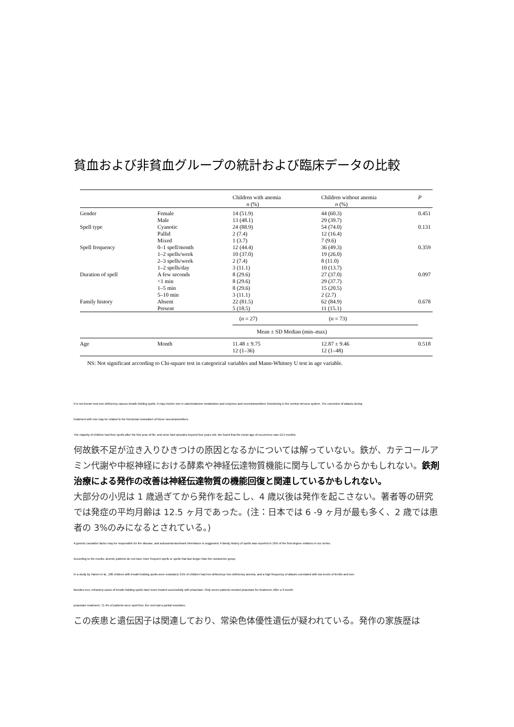貧血および非貧血グループの統計および臨床データの比較
| | | Children with anemia n (%) | Children without anemia n (%) | P |
| --- | --- | --- | --- | --- |
| Gender | Female | 14 (51.9) | 44 (60.3) | 0.451 |
| | Male | 13 (48.1) | 29 (39.7) | |
| Spell type | Cyanotic | 24 (88.9) | 54 (74.0) | 0.131 |
| | Pallid | 2 (7.4) | 12 (16.4) | |
| | Mixed | 1 (3.7) | 7 (9.6) | |
| Spell frequency | 0–1 spell/month | 12 (44.4) | 36 (49.3) | 0.359 |
| | 1–2 spells/week | 10 (37.0) | 19 (26.0) | |
| | 2–3 spells/week | 2 (7.4) | 8 (11.0) | |
| | 1–2 spells/day | 3 (11.1) | 10 (13.7) | |
| Duration of spell | A few seconds | 8 (29.6) | 27 (37.0) | 0.097 |
| | <1 min | 8 (29.6) | 29 (37.7) | |
| | 1–5 min | 8 (29.6) | 15 (20.5) | |
| | 5–10 min | 3 (11.1) | 2 (2.7) | |
| Family history | Absent | 22 (81.5) | 62 (84.9) | 0.678 |
| | Present | 5 (18.5) | 11 (15.1) | |
| | | ( n = 27) | ( n = 73) | |
| | | Mean ± SD Median (min–max) | | |
| Age | Month | 11.48 ± 9.75 12 (1–36) | 12.87 ± 9.46 12 (1–48) | 0.518 |
NS: Not significant according to Chi-square test in categorical variables and Mann-Whitney U test in age variable.
It is not known how iron deficiency causes breath-holding spells. It may involve iron in catecholamine metabolism and enzymes and neurotransmitters' functioning in the central nervous system. The correction of attacks during
treatment with iron may be related to the functional restoration of these neurotransmitters.
The majority of children had their spells after the first year of life, and none had episodes beyond four years old. We found that the mean age of occurrence was 12.5 months.
何故鉄不足が泣き入りひきつけの原因となるかについては解っていない。鉄が、カテコールアミン代謝や中枢神経における酵素や神経伝達物質機能に関与しているからかもしれない。鉄剤治療による発作の改善は神経伝達物質の機能回復と関連しているかもしれない。
大部分の小児は 1 歳過ぎてから発作を起こし、4 歳以後は発作を起こさない。著者等の研究では発症の平均月齢は 12.5 ヶ月であった。(注：日本では 6 -9 ヶ月が最も多く、2 歳では患者の 3%のみになるとされている。)
A genetic causative factor may be responsible for the disease, and autosomal-dominant inheritance is suggested. A family history of spells was reported in 16% of the first-degree relatives in our series.
According to the results, anemic patients do not have more frequent spells or spells that last longer than the nonanemic group.
In a study by Hamet et al., 180 children with breath-holding spells were evaluated, 61% of children had iron deficiency/ iron deficiency anemia, and a high frequency of attacks correlated with low levels of ferritin and iron.
Besides iron, refractory cases of breath-holding spells have been treated successfully with piracetam. Only seven patients needed piracetam for treatment. After a 3-month
piracetam treatment, 71.4% of patients were spell-free; the rest had a partial resolution.
この疾患と遺伝因子は関連しており、常染色体優性遺伝が疑われている。発作の家族歴は